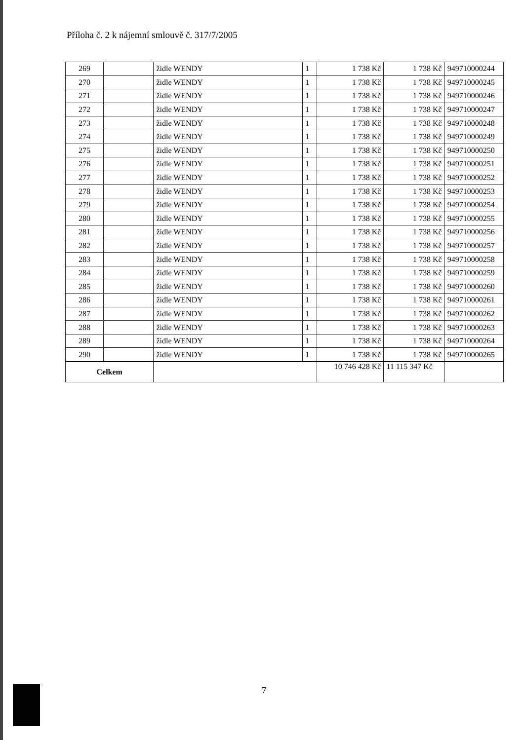Příloha č. 2 k nájemní smlouvě č. 317/7/2005
| 269 | | židle WENDY | 1 | 1 738 Kč | 1 738 Kč | 949710000244 |
| 270 | | židle WENDY | 1 | 1 738 Kč | 1 738 Kč | 949710000245 |
| 271 | | židle WENDY | 1 | 1 738 Kč | 1 738 Kč | 949710000246 |
| 272 | | židle WENDY | 1 | 1 738 Kč | 1 738 Kč | 949710000247 |
| 273 | | židle WENDY | 1 | 1 738 Kč | 1 738 Kč | 949710000248 |
| 274 | | židle WENDY | 1 | 1 738 Kč | 1 738 Kč | 949710000249 |
| 275 | | židle WENDY | 1 | 1 738 Kč | 1 738 Kč | 949710000250 |
| 276 | | židle WENDY | 1 | 1 738 Kč | 1 738 Kč | 949710000251 |
| 277 | | židle WENDY | 1 | 1 738 Kč | 1 738 Kč | 949710000252 |
| 278 | | židle WENDY | 1 | 1 738 Kč | 1 738 Kč | 949710000253 |
| 279 | | židle WENDY | 1 | 1 738 Kč | 1 738 Kč | 949710000254 |
| 280 | | židle WENDY | 1 | 1 738 Kč | 1 738 Kč | 949710000255 |
| 281 | | židle WENDY | 1 | 1 738 Kč | 1 738 Kč | 949710000256 |
| 282 | | židle WENDY | 1 | 1 738 Kč | 1 738 Kč | 949710000257 |
| 283 | | židle WENDY | 1 | 1 738 Kč | 1 738 Kč | 949710000258 |
| 284 | | židle WENDY | 1 | 1 738 Kč | 1 738 Kč | 949710000259 |
| 285 | | židle WENDY | 1 | 1 738 Kč | 1 738 Kč | 949710000260 |
| 286 | | židle WENDY | 1 | 1 738 Kč | 1 738 Kč | 949710000261 |
| 287 | | židle WENDY | 1 | 1 738 Kč | 1 738 Kč | 949710000262 |
| 288 | | židle WENDY | 1 | 1 738 Kč | 1 738 Kč | 949710000263 |
| 289 | | židle WENDY | 1 | 1 738 Kč | 1 738 Kč | 949710000264 |
| 290 | | židle WENDY | 1 | 1 738 Kč | 1 738 Kč | 949710000265 |
| Celkem | | | | 10 746 428 Kč | 11 115 347 Kč | |
7